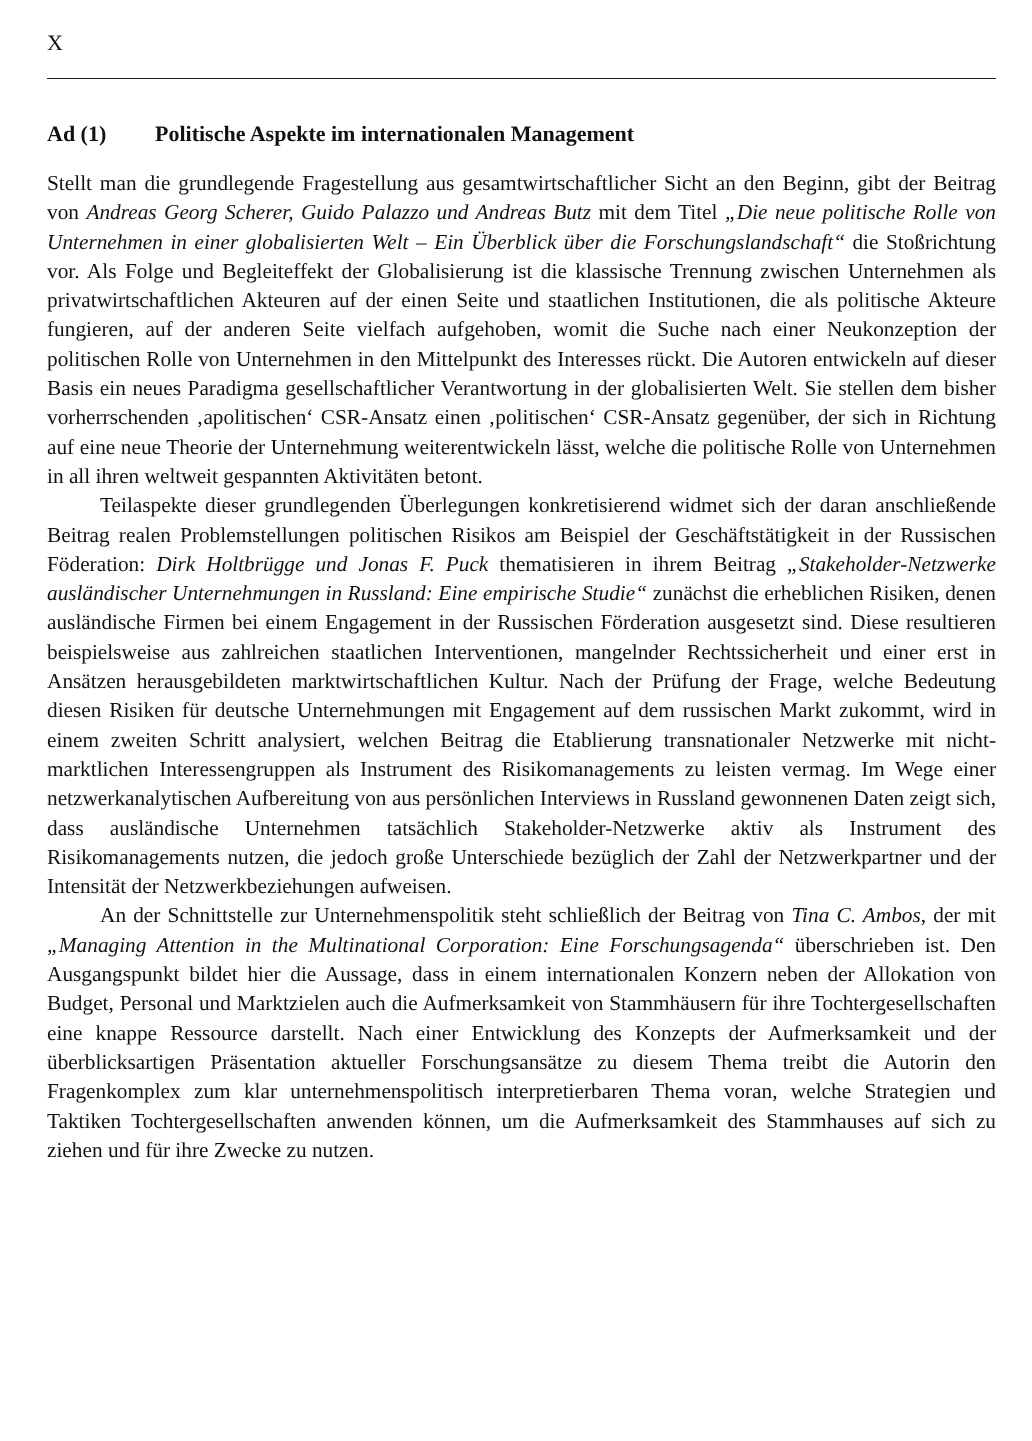X
Ad (1) Politische Aspekte im internationalen Management
Stellt man die grundlegende Fragestellung aus gesamtwirtschaftlicher Sicht an den Beginn, gibt der Beitrag von Andreas Georg Scherer, Guido Palazzo und Andreas Butz mit dem Titel „Die neue politische Rolle von Unternehmen in einer globalisierten Welt – Ein Überblick über die Forschungslandschaft“ die Stoßrichtung vor. Als Folge und Begleiteffekt der Globalisierung ist die klassische Trennung zwischen Unternehmen als privatwirtschaftlichen Akteuren auf der einen Seite und staatlichen Institutionen, die als politische Akteure fungieren, auf der anderen Seite vielfach aufgehoben, womit die Suche nach einer Neukonzeption der politischen Rolle von Unternehmen in den Mittelpunkt des Interesses rückt. Die Autoren entwickeln auf dieser Basis ein neues Paradigma gesellschaftlicher Verantwortung in der globalisierten Welt. Sie stellen dem bisher vorherrschenden ‚apolitischen‘ CSR-Ansatz einen ‚politischen‘ CSR-Ansatz gegenüber, der sich in Richtung auf eine neue Theorie der Unternehmung weiterentwickeln lässt, welche die politische Rolle von Unternehmen in all ihren weltweit gespannten Aktivitäten betont.
Teilaspekte dieser grundlegenden Überlegungen konkretisierend widmet sich der daran anschließende Beitrag realen Problemstellungen politischen Risikos am Beispiel der Geschäftstätigkeit in der Russischen Föderation: Dirk Holtbrügge und Jonas F. Puck thematisieren in ihrem Beitrag „Stakeholder-Netzwerke ausländischer Unternehmungen in Russland: Eine empirische Studie“ zunächst die erheblichen Risiken, denen ausländische Firmen bei einem Engagement in der Russischen Förderation ausgesetzt sind. Diese resultieren beispielsweise aus zahlreichen staatlichen Interventionen, mangelnder Rechtssicherheit und einer erst in Ansätzen herausgebildeten marktwirtschaftlichen Kultur. Nach der Prüfung der Frage, welche Bedeutung diesen Risiken für deutsche Unternehmungen mit Engagement auf dem russischen Markt zukommt, wird in einem zweiten Schritt analysiert, welchen Beitrag die Etablierung transnationaler Netzwerke mit nicht-marktlichen Interessengruppen als Instrument des Risikomanagements zu leisten vermag. Im Wege einer netzwerkanalytischen Aufbereitung von aus persönlichen Interviews in Russland gewonnenen Daten zeigt sich, dass ausländische Unternehmen tatsächlich Stakeholder-Netzwerke aktiv als Instrument des Risikomanagements nutzen, die jedoch große Unterschiede bezüglich der Zahl der Netzwerkpartner und der Intensität der Netzwerkbeziehungen aufweisen.
An der Schnittstelle zur Unternehmenspolitik steht schließlich der Beitrag von Tina C. Ambos, der mit „Managing Attention in the Multinational Corporation: Eine Forschungsagenda“ überschrieben ist. Den Ausgangspunkt bildet hier die Aussage, dass in einem internationalen Konzern neben der Allokation von Budget, Personal und Marktzielen auch die Aufmerksamkeit von Stammhäusern für ihre Tochtergesellschaften eine knappe Ressource darstellt. Nach einer Entwicklung des Konzepts der Aufmerksamkeit und der überblicksartigen Präsentation aktueller Forschungsansätze zu diesem Thema treibt die Autorin den Fragenkomplex zum klar unternehmenspolitisch interpretierbaren Thema voran, welche Strategien und Taktiken Tochtergesellschaften anwenden können, um die Aufmerksamkeit des Stammhauses auf sich zu ziehen und für ihre Zwecke zu nutzen.